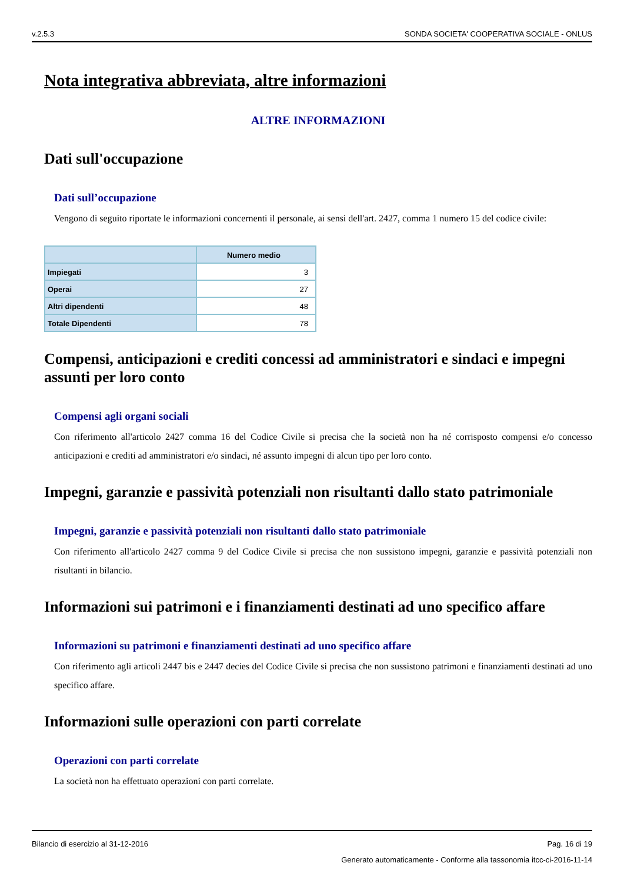v.2.5.3 SONDA SOCIETA' COOPERATIVA SOCIALE - ONLUS
Nota integrativa abbreviata, altre informazioni
ALTRE INFORMAZIONI
Dati sull'occupazione
Dati sull’occupazione
Vengono di seguito riportate le informazioni concernenti il personale, ai sensi dell'art. 2427, comma 1 numero 15 del codice civile:
| | Numero medio |
| --- | --- |
| Impiegati | 3 |
| Operai | 27 |
| Altri dipendenti | 48 |
| Totale Dipendenti | 78 |
Compensi, anticipazioni e crediti concessi ad amministratori e sindaci e impegni assunti per loro conto
Compensi agli organi sociali
Con riferimento all'articolo 2427 comma 16 del Codice Civile si precisa che la società non ha né corrisposto compensi e/o concesso anticipazioni e crediti ad amministratori e/o sindaci, né assunto impegni di alcun tipo per loro conto.
Impegni, garanzie e passività potenziali non risultanti dallo stato patrimoniale
Impegni, garanzie e passività potenziali non risultanti dallo stato patrimoniale
Con riferimento all'articolo 2427 comma 9 del Codice Civile si precisa che non sussistono impegni, garanzie e passività potenziali non risultanti in bilancio.
Informazioni sui patrimoni e i finanziamenti destinati ad uno specifico affare
Informazioni su patrimoni e finanziamenti destinati ad uno specifico affare
Con riferimento agli articoli 2447 bis e 2447 decies del Codice Civile si precisa che non sussistono patrimoni e finanziamenti destinati ad uno specifico affare.
Informazioni sulle operazioni con parti correlate
Operazioni con parti correlate
La società non ha effettuato operazioni con parti correlate.
Bilancio di esercizio al 31-12-2016 Pag. 16 di 19
Generato automaticamente - Conforme alla tassonomia itcc-ci-2016-11-14